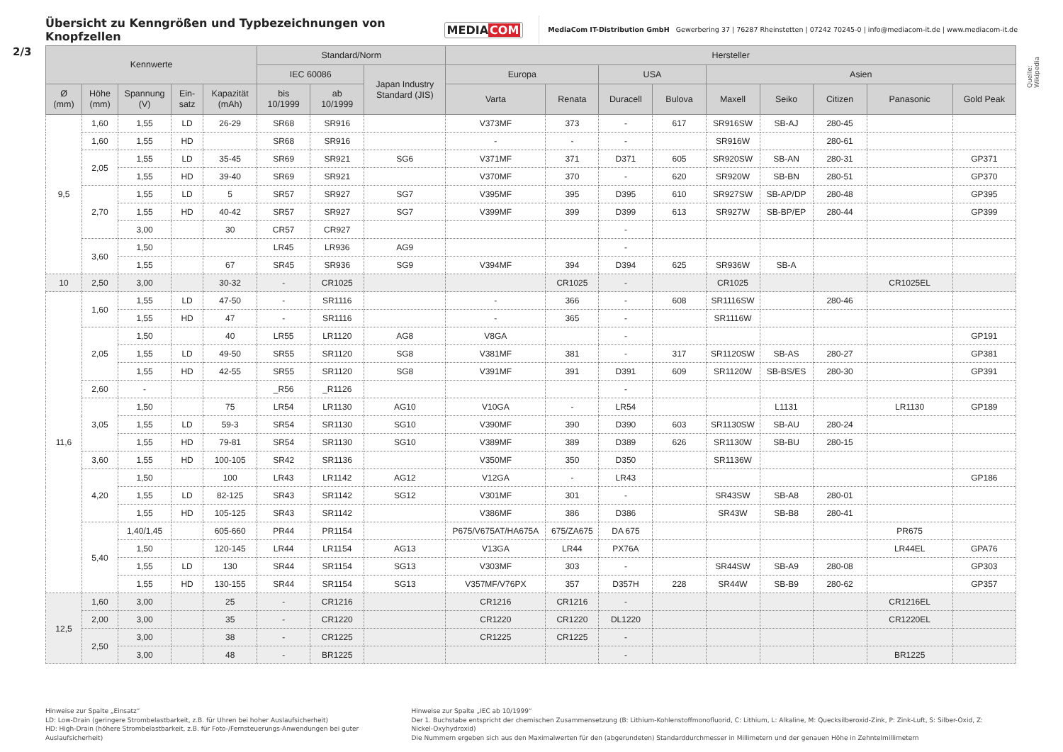Übersicht zu Kenngrößen und Typbezeichnungen von Knopfzellen
MEDIACOM
MediaCom IT-Distribution GmbH Gewerbering 37 | 76287 Rheinstetten | 07242 70245-0 | info@mediacom-it.de | www.mediacom-it.de
2/3
| Kennwerte | | | | | Standard/Norm | | | Hersteller | | | | | | | | |
| --- | --- | --- | --- | --- | --- | --- | --- | --- | --- | --- | --- | --- | --- | --- | --- | --- |
| | | | | | IEC 60086 | | Japan Industry Standard (JIS) | Europa | | USA | | Asien | | | | |
| Ø (mm) | Höhe (mm) | Spannung (V) | Ein- satz | Kapazität (mAh) | bis 10/1999 | ab 10/1999 | | Varta | Renata | Duracell | Bulova | Maxell | Seiko | Citizen | Panasonic | Gold Peak |
| 9,5 | 1,60 | 1,55 | LD | 26-29 | SR68 | SR916 | | V373MF | 373 | - | 617 | SR916SW | SB-AJ | 280-45 | | |
| | 1,60 | 1,55 | HD | | SR68 | SR916 | | - | - | - | | SR916W | | 280-61 | | |
| | 2,05 | 1,55 | LD | 35-45 | SR69 | SR921 | SG6 | V371MF | 371 | D371 | 605 | SR920SW | SB-AN | 280-31 | | GP371 |
| | | 1,55 | HD | 39-40 | SR69 | SR921 | | V370MF | 370 | - | 620 | SR920W | SB-BN | 280-51 | | GP370 |
| | 2,70 | 1,55 | LD | 5 | SR57 | SR927 | SG7 | V395MF | 395 | D395 | 610 | SR927SW | SB-AP/DP | 280-48 | | GP395 |
| | | 1,55 | HD | 40-42 | SR57 | SR927 | SG7 | V399MF | 399 | D399 | 613 | SR927W | SB-BP/EP | 280-44 | | GP399 |
| | | 3,00 | | 30 | CR57 | CR927 | | | | - | | | | | | |
| | 3,60 | 1,50 | | | LR45 | LR936 | AG9 | | | - | | | | | | |
| | | 1,55 | | 67 | SR45 | SR936 | SG9 | V394MF | 394 | D394 | 625 | SR936W | SB-A | | | |
| 10 | 2,50 | 3,00 | | 30-32 | - | CR1025 | | | CR1025 | - | | CR1025 | | | CR1025EL | |
| 11,6 | 1,60 | 1,55 | LD | 47-50 | - | SR1116 | | - | 366 | - | 608 | SR1116SW | | 280-46 | | |
| | | 1,55 | HD | 47 | - | SR1116 | | - | 365 | - | | SR1116W | | | | |
| | 2,05 | 1,50 | | 40 | LR55 | LR1120 | AG8 | V8GA | | - | | | | | | GP191 |
| | | 1,55 | LD | 49-50 | SR55 | SR1120 | SG8 | V381MF | 381 | - | 317 | SR1120SW | SB-AS | 280-27 | | GP381 |
| | | 1,55 | HD | 42-55 | SR55 | SR1120 | SG8 | V391MF | 391 | D391 | 609 | SR1120W | SB-BS/ES | 280-30 | | GP391 |
| | 2,60 | - | | | _R56 | _R1126 | | | | - | | | | | | |
| | 3,05 | 1,50 | | 75 | LR54 | LR1130 | AG10 | V10GA | - | LR54 | | | L1131 | | LR1130 | GP189 |
| | | 1,55 | LD | 59-3 | SR54 | SR1130 | SG10 | V390MF | 390 | D390 | 603 | SR1130SW | SB-AU | 280-24 | | |
| | | 1,55 | HD | 79-81 | SR54 | SR1130 | SG10 | V389MF | 389 | D389 | 626 | SR1130W | SB-BU | 280-15 | | |
| | 3,60 | 1,55 | HD | 100-105 | SR42 | SR1136 | | V350MF | 350 | D350 | | SR1136W | | | | |
| | 4,20 | 1,50 | | 100 | LR43 | LR1142 | AG12 | V12GA | - | LR43 | | | | | | GP186 |
| | | 1,55 | LD | 82-125 | SR43 | SR1142 | SG12 | V301MF | 301 | - | | SR43SW | SB-A8 | 280-01 | | |
| | | 1,55 | HD | 105-125 | SR43 | SR1142 | | V386MF | 386 | D386 | | SR43W | SB-B8 | 280-41 | | |
| | 5,40 | 1,40/1,45 | | 605-660 | PR44 | PR1154 | | P675/V675AT/HA675A | 675/ZA675 | DA 675 | | | | | PR675 | |
| | | 1,50 | | 120-145 | LR44 | LR1154 | AG13 | V13GA | LR44 | PX76A | | | | | LR44EL | GPA76 |
| | | 1,55 | LD | 130 | SR44 | SR1154 | SG13 | V303MF | 303 | - | | SR44SW | SB-A9 | 280-08 | | GP303 |
| | | 1,55 | HD | 130-155 | SR44 | SR1154 | SG13 | V357MF/V76PX | 357 | D357H | 228 | SR44W | SB-B9 | 280-62 | | GP357 |
| 12,5 | 1,60 | 3,00 | | 25 | - | CR1216 | | CR1216 | CR1216 | - | | | | | CR1216EL | |
| | 2,00 | 3,00 | | 35 | - | CR1220 | | CR1220 | CR1220 | DL1220 | | | | | CR1220EL | |
| | 2,50 | 3,00 | | 38 | - | CR1225 | | CR1225 | CR1225 | - | | | | | | |
| | | 3,00 | | 48 | - | BR1225 | | | | - | | | | | BR1225 | |
Quelle: Wikipedia
Hinweise zur Spalte „Einsatz“
LD: Low-Drain (geringere Strombelastbarkeit, z.B. für Uhren bei hoher Auslaufsicherheit)
HD: High-Drain (höhere Strombelastbarkeit, z.B. für Foto-/Fernsteuerungs-Anwendungen bei guter Auslaufsicherheit)
Hinweise zur Spalte „IEC ab 10/1999“
Der 1. Buchstabe entspricht der chemischen Zusammensetzung (B: Lithium-Kohlenstoffmonofluorid, C: Lithium, L: Alkaline, M: Quecksilberoxid-Zink, P: Zink-Luft, S: Silber-Oxid, Z: Nickel-Oxyhydroxid)
Die Nummern ergeben sich aus den Maximalwerten für den (abgerundeten) Standarddurchmesser in Millimetern und der genauen Höhe in Zehntelmillimetern